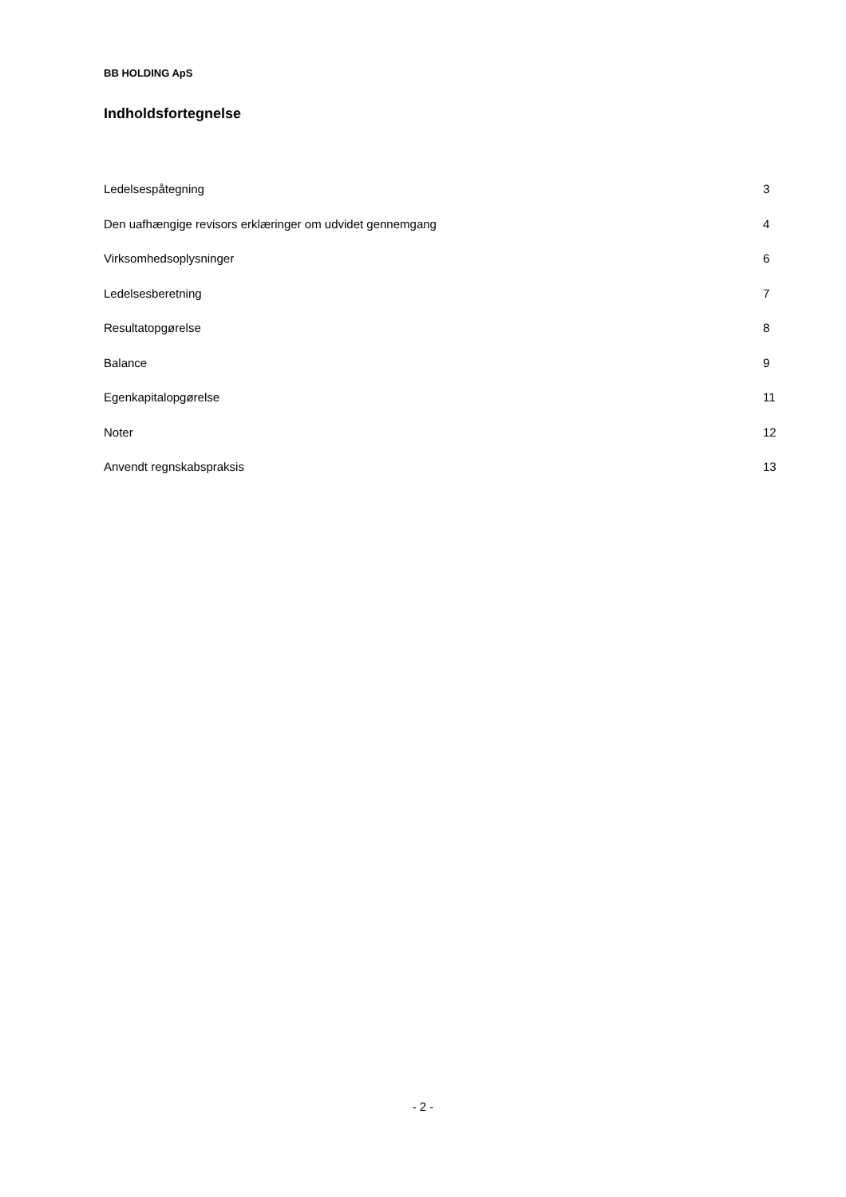BB HOLDING ApS
Indholdsfortegnelse
| Ledelsespåtegning | 3 |
| Den uafhængige revisors erklæringer om udvidet gennemgang | 4 |
| Virksomhedsoplysninger | 6 |
| Ledelsesberetning | 7 |
| Resultatopgørelse | 8 |
| Balance | 9 |
| Egenkapitalopgørelse | 11 |
| Noter | 12 |
| Anvendt regnskabspraksis | 13 |
- 2 -